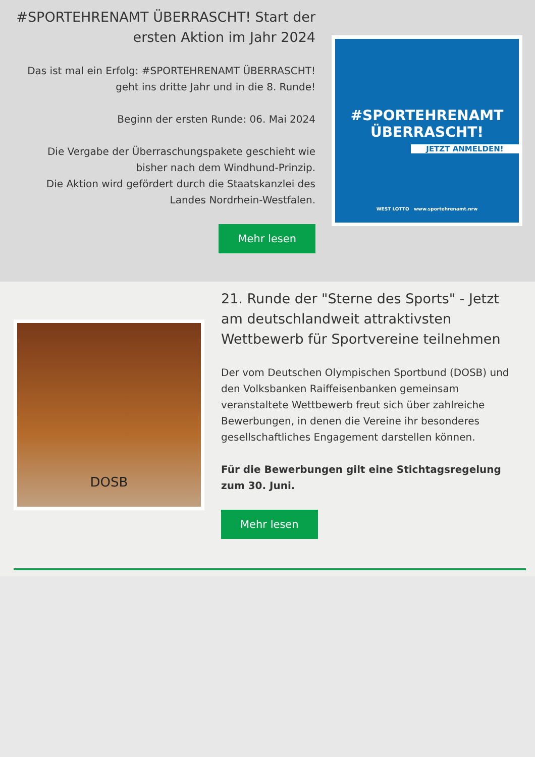#SPORTEHRENAMT ÜBERRASCHT! Start der ersten Aktion im Jahr 2024
Das ist mal ein Erfolg: #SPORTEHRENAMT ÜBERRASCHT! geht ins dritte Jahr und in die 8. Runde!
Beginn der ersten Runde: 06. Mai 2024
Die Vergabe der Überraschungspakete geschieht wie bisher nach dem Windhund-Prinzip.
Die Aktion wird gefördert durch die Staatskanzlei des Landes Nordrhein-Westfalen.
Mehr lesen
#SPORTEHRENAMT
ÜBERRASCHT!
JETZT ANMELDEN!
WEST LOTTO www.sportehrenamt.nrw
DOSB
21. Runde der "Sterne des Sports" - Jetzt am deutschlandweit attraktivsten Wettbewerb für Sportvereine teilnehmen
Der vom Deutschen Olympischen Sportbund (DOSB) und den Volksbanken Raiffeisenbanken gemeinsam veranstaltete Wettbewerb freut sich über zahlreiche Bewerbungen, in denen die Vereine ihr besonderes gesellschaftliches Engagement darstellen können.
Für die Bewerbungen gilt eine Stichtagsregelung zum 30. Juni.
Mehr lesen